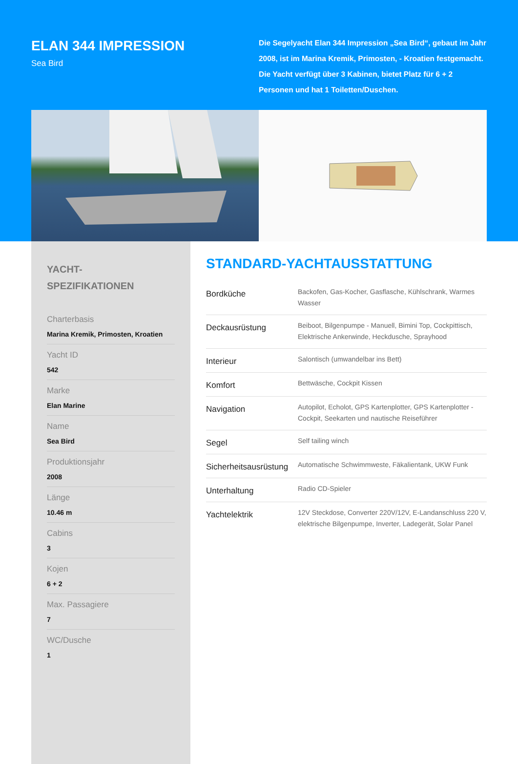ELAN 344 IMPRESSION
Sea Bird
Die Segelyacht Elan 344 Impression „Sea Bird“, gebaut im Jahr 2008, ist im Marina Kremik, Primosten, - Kroatien festgemacht. Die Yacht verfügt über 3 Kabinen, bietet Platz für 6 + 2 Personen und hat 1 Toiletten/Duschen.
YACHT-
SPEZIFIKATIONEN
Charterbasis
Marina Kremik, Primosten, Kroatien
Yacht ID
542
Marke
Elan Marine
Name
Sea Bird
Produktionsjahr
2008
Länge
10.46 m
Cabins
3
Kojen
6 + 2
Max. Passagiere
7
WC/Dusche
1
STANDARD-YACHTAUSSTATTUNG
| Bordküche | Backofen, Gas-Kocher, Gasflasche, Kühlschrank, Warmes Wasser |
| Deckausrüstung | Beiboot, Bilgenpumpe - Manuell, Bimini Top, Cockpittisch, Elektrische Ankerwinde, Heckdusche, Sprayhood |
| Interieur | Salontisch (umwandelbar ins Bett) |
| Komfort | Bettwäsche, Cockpit Kissen |
| Navigation | Autopilot, Echolot, GPS Kartenplotter, GPS Kartenplotter - Cockpit, Seekarten und nautische Reiseführer |
| Segel | Self tailing winch |
| Sicherheitsausrüstung | Automatische Schwimmweste, Fäkalientank, UKW Funk |
| Unterhaltung | Radio CD-Spieler |
| Yachtelektrik | 12V Steckdose, Converter 220V/12V, E-Landanschluss 220 V, elektrische Bilgenpumpe, Inverter, Ladegerät, Solar Panel |